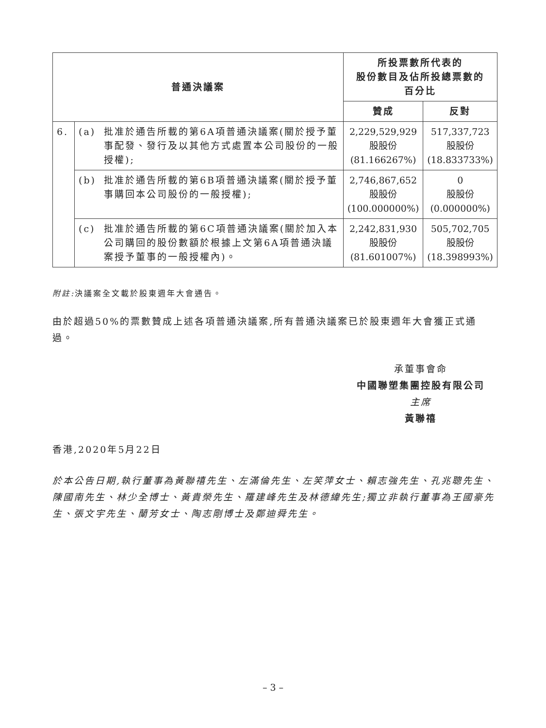| 普通決議案 | | | 所投票數所代表的 股份數目及佔所投總票數的 百分比 | |
| --- | --- | --- | --- | --- |
| | | | 贊成 | 反對 |
| 6. | (a) | 批准於通告所載的第6A項普通決議案(關於授予董事配發、發行及以其他方式處置本公司股份的一般授權); | 2,229,529,929 股股份 (81.166267%) | 517,337,723 股股份 (18.833733%) |
| | (b) | 批准於通告所載的第6B項普通決議案(關於授予董事購回本公司股份的一般授權); | 2,746,867,652 股股份 (100.000000%) | 0 股股份 (0.000000%) |
| | (c) | 批准於通告所載的第6C項普通決議案(關於加入本公司購回的股份數額於根據上文第6A項普通決議案授予董事的一般授權內)。 | 2,242,831,930 股股份 (81.601007%) | 505,702,705 股股份 (18.398993%) |
附註: 決議案全文載於股東週年大會通告。
由於超過50%的票數贊成上述各項普通決議案,所有普通決議案已於股東週年大會獲正式通過。
承董事會命
中國聯塑集團控股有限公司
主席
黃聯禧
香港,2020年5月22日
於本公告日期,執行董事為黃聯禧先生、左滿倫先生、左笑萍女士、賴志強先生、孔兆聰先生、陳國南先生、林少全博士、黃貴榮先生、羅建峰先生及林德緯先生;獨立非執行董事為王國豪先生、張文宇先生、蘭芳女士、陶志剛博士及鄭迪舜先生。
– 3 –